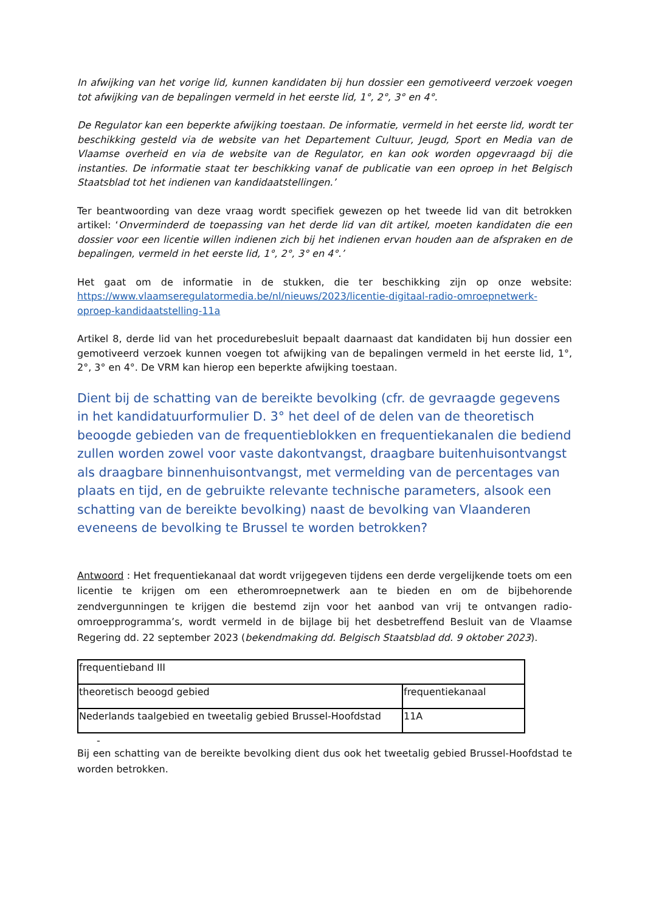In afwijking van het vorige lid, kunnen kandidaten bij hun dossier een gemotiveerd verzoek voegen tot afwijking van de bepalingen vermeld in het eerste lid, 1°, 2°, 3° en 4°.
De Regulator kan een beperkte afwijking toestaan. De informatie, vermeld in het eerste lid, wordt ter beschikking gesteld via de website van het Departement Cultuur, Jeugd, Sport en Media van de Vlaamse overheid en via de website van de Regulator, en kan ook worden opgevraagd bij die instanties. De informatie staat ter beschikking vanaf de publicatie van een oproep in het Belgisch Staatsblad tot het indienen van kandidaatstellingen.’
Ter beantwoording van deze vraag wordt specifiek gewezen op het tweede lid van dit betrokken artikel: ‘Onverminderd de toepassing van het derde lid van dit artikel, moeten kandidaten die een dossier voor een licentie willen indienen zich bij het indienen ervan houden aan de afspraken en de bepalingen, vermeld in het eerste lid, 1°, 2°, 3° en 4°.’
Het gaat om de informatie in de stukken, die ter beschikking zijn op onze website: https://www.vlaamseregulatormedia.be/nl/nieuws/2023/licentie-digitaal-radio-omroepnetwerk-oproep-kandidaatstelling-11a
Artikel 8, derde lid van het procedurebesluit bepaalt daarnaast dat kandidaten bij hun dossier een gemotiveerd verzoek kunnen voegen tot afwijking van de bepalingen vermeld in het eerste lid, 1°, 2°, 3° en 4°. De VRM kan hierop een beperkte afwijking toestaan.
Dient bij de schatting van de bereikte bevolking (cfr. de gevraagde gegevens in het kandidatuurformulier D. 3° het deel of de delen van de theoretisch beoogde gebieden van de frequentieblokken en frequentiekanalen die bediend zullen worden zowel voor vaste dakontvangst, draagbare buitenhuisontvangst als draagbare binnenhuisontvangst, met vermelding van de percentages van plaats en tijd, en de gebruikte relevante technische parameters, alsook een schatting van de bereikte bevolking) naast de bevolking van Vlaanderen eveneens de bevolking te Brussel te worden betrokken?
Antwoord : Het frequentiekanaal dat wordt vrijgegeven tijdens een derde vergelijkende toets om een licentie te krijgen om een etheromroepnetwerk aan te bieden en om de bijbehorende zendvergunningen te krijgen die bestemd zijn voor het aanbod van vrij te ontvangen radio-omroepprogramma’s, wordt vermeld in de bijlage bij het desbetreffend Besluit van de Vlaamse Regering dd. 22 september 2023 (bekendmaking dd. Belgisch Staatsblad dd. 9 oktober 2023).
| frequentieband III | |
| theoretisch beoogd gebied | frequentiekanaal |
| Nederlands taalgebied en tweetalig gebied Brussel-Hoofdstad | 11A |
-
Bij een schatting van de bereikte bevolking dient dus ook het tweetalig gebied Brussel-Hoofdstad te worden betrokken.